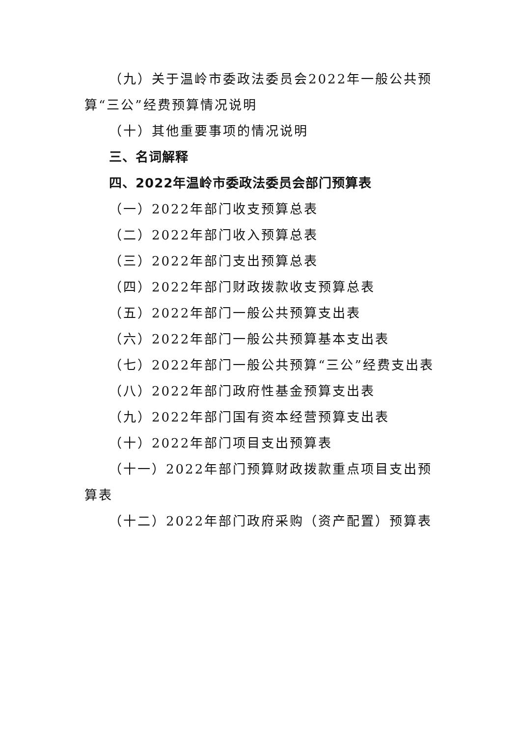（九）关于温岭市委政法委员会2022年一般公共预算“三公”经费预算情况说明
（十）其他重要事项的情况说明
三、名词解释
四、2022年温岭市委政法委员会部门预算表
（一）2022年部门收支预算总表
（二）2022年部门收入预算总表
（三）2022年部门支出预算总表
（四）2022年部门财政拨款收支预算总表
（五）2022年部门一般公共预算支出表
（六）2022年部门一般公共预算基本支出表
（七）2022年部门一般公共预算“三公”经费支出表
（八）2022年部门政府性基金预算支出表
（九）2022年部门国有资本经营预算支出表
（十）2022年部门项目支出预算表
（十一）2022年部门预算财政拨款重点项目支出预算表
（十二）2022年部门政府采购（资产配置）预算表